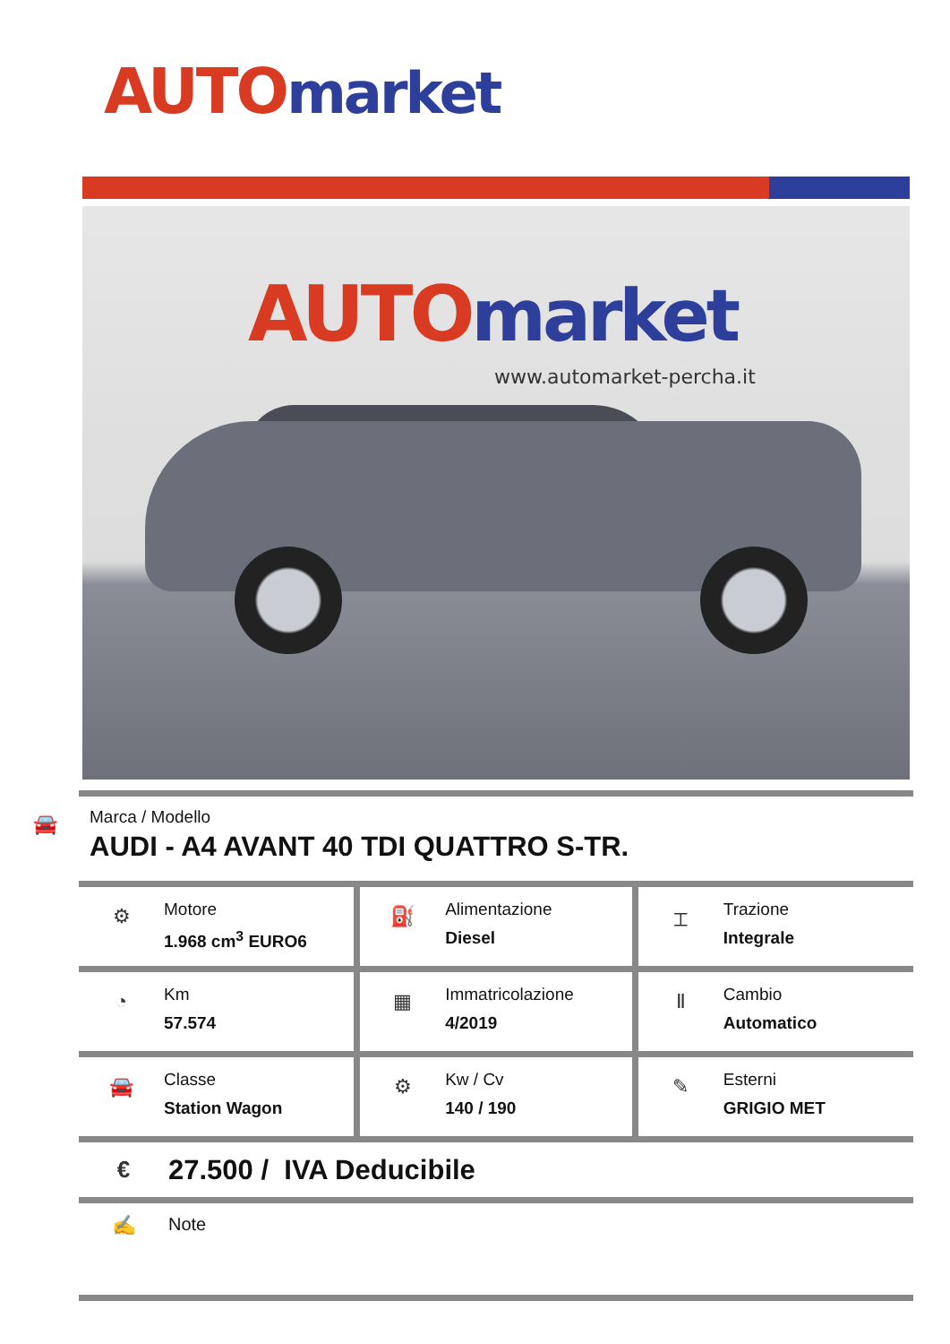AUTO market
AUTO market
www.automarket-percha.it
🚘
Marca / Modello
AUDI - A4 AVANT 40 TDI QUATTRO S-TR.
| ⚙ Motore 1.968 cm<sup>3</sup> EURO6 | ⛽ Alimentazione Diesel | ⌶ Trazione Integrale |
| ◔ Km 57.574 | ▦ Immatricolazione 4/2019 | Ⅱ Cambio Automatico |
| 🚘 Classe Station Wagon | ⚙ Kw / Cv 140 / 190 | ✎ Esterni GRIGIO MET |
€
27.500 / IVA Deducibile
✍ Note